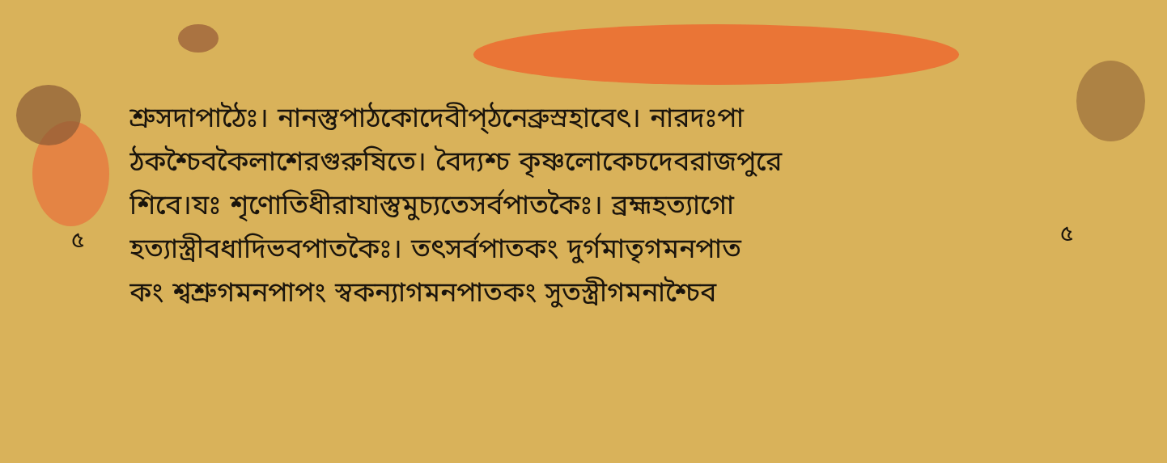শ্রুসদাপাঠৈঃ। নানস্তুপাঠকোদেবীপ্ঠনেব্রুস্রহাবেৎ। নারদঃপা
ঠকশ্চৈবকৈলাশেরগুরুষিতে। বৈদ্যশ্চ কৃষ্ণলোকেচদেবরাজপুরে
শিবে।যঃ শৃণোতিধীরাযাস্তুমুচ্যতেসর্বপাতকৈঃ। ব্রহ্মহত্যাগো
হত্যাস্ত্রীবধাদিভবপাতকৈঃ। তৎসর্বপাতকং দুর্গমাতৃগমনপাত
কং শ্বশ্রুগমনপাপং স্বকন্যাগমনপাতকং সুতস্ত্রীগমনাশ্চৈব
৫ ৫